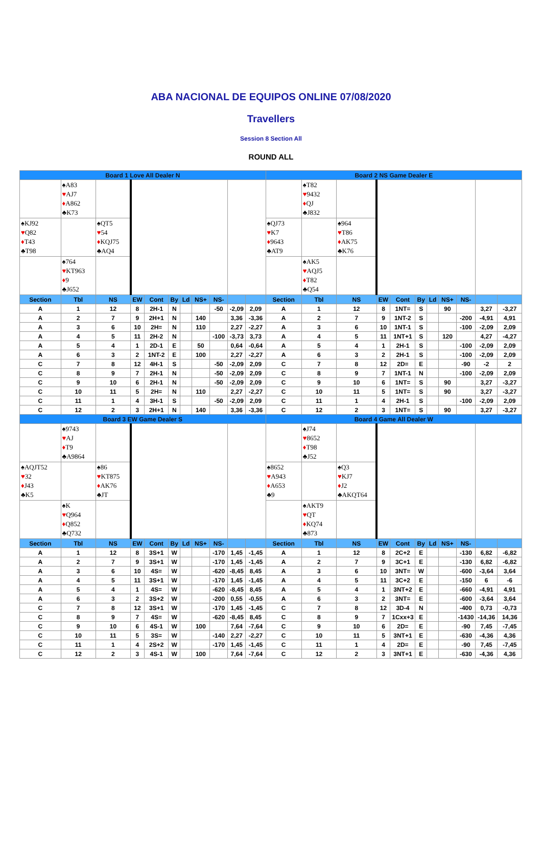ABA NACIONAL DE EQUIPOS ONLINE 07/08/2020
Travellers
Session 8 Section All
ROUND ALL
| Board 1 Love All Dealer N | | | | | | | | | | | Board 2 NS Game Dealer E | | | | | | | | | | |
| --- | --- | --- | --- | --- | --- | --- | --- | --- | --- | --- | --- | --- | --- | --- | --- | --- | --- | --- | --- | --- | --- |
| | ♠A83 ♥ AJ7 ♦ A862 ♣K73 | | | | | | | | | | | ♠T82 ♥ 9432 ♦ QJ ♣J832 | | | | | | | | | |
| ♠KJ92 ♥ Q82 ♦ T43 ♣T98 | | ♠QT5 ♥ 54 ♦ KQJ75 ♣AQ4 | | | | | | | | | ♠QJ73 ♥ K7 ♦ 9643 ♣AT9 | | ♠964 ♥ T86 ♦ AK75 ♣K76 | | | | | | | | |
| | ♠764 ♥ KT963 ♦ 9 ♣J652 | | | | | | | | | | | ♠AK5 ♥ AQJ5 ♦ T82 ♣Q54 | | | | | | | | | |
| Section | Tbl | NS | EW | Cont | By | Ld | NS+ | NS- | | | Section | Tbl | NS | EW | Cont | By | Ld | NS+ | NS- | | |
| A | 1 | 12 | 8 | 2H-1 | N | | | -50 | -2,09 | 2,09 | A | 1 | 12 | 8 | 1NT= | S | | 90 | | 3,27 | -3,27 |
| A | 2 | 7 | 9 | 2H+1 | N | | 140 | | 3,36 | -3,36 | A | 2 | 7 | 9 | 1NT-2 | S | | | -200 | -4,91 | 4,91 |
| A | 3 | 6 | 10 | 2H= | N | | 110 | | 2,27 | -2,27 | A | 3 | 6 | 10 | 1NT-1 | S | | | -100 | -2,09 | 2,09 |
| A | 4 | 5 | 11 | 2H-2 | N | | | -100 | -3,73 | 3,73 | A | 4 | 5 | 11 | 1NT+1 | S | | 120 | | 4,27 | -4,27 |
| A | 5 | 4 | 1 | 2D-1 | E | | 50 | | 0,64 | -0,64 | A | 5 | 4 | 1 | 2H-1 | S | | | -100 | -2,09 | 2,09 |
| A | 6 | 3 | 2 | 1NT-2 | E | | 100 | | 2,27 | -2,27 | A | 6 | 3 | 2 | 2H-1 | S | | | -100 | -2,09 | 2,09 |
| C | 7 | 8 | 12 | 4H-1 | S | | | -50 | -2,09 | 2,09 | C | 7 | 8 | 12 | 2D= | E | | | -90 | -2 | 2 |
| C | 8 | 9 | 7 | 2H-1 | N | | | -50 | -2,09 | 2,09 | C | 8 | 9 | 7 | 1NT-1 | N | | | -100 | -2,09 | 2,09 |
| C | 9 | 10 | 6 | 2H-1 | N | | | -50 | -2,09 | 2,09 | C | 9 | 10 | 6 | 1NT= | S | | 90 | | 3,27 | -3,27 |
| C | 10 | 11 | 5 | 2H= | N | | 110 | | 2,27 | -2,27 | C | 10 | 11 | 5 | 1NT= | S | | 90 | | 3,27 | -3,27 |
| C | 11 | 1 | 4 | 3H-1 | S | | | -50 | -2,09 | 2,09 | C | 11 | 1 | 4 | 2H-1 | S | | | -100 | -2,09 | 2,09 |
| C | 12 | 2 | 3 | 2H+1 | N | | 140 | | 3,36 | -3,36 | C | 12 | 2 | 3 | 1NT= | S | | 90 | | 3,27 | -3,27 |
| Board 3 EW Game Dealer S | | | | | | | | | | | Board 4 Game All Dealer W | | | | | | | | | | |
| | ♠9743 ♥ AJ ♦ T9 ♣A9864 | | | | | | | | | | | ♠J74 ♥ 8652 ♦ T98 ♣J52 | | | | | | | | | |
| ♠AQJT52 ♥ 32 ♦ J43 ♣K5 | | ♠86 ♥ KT875 ♦ AK76 ♣JT | | | | | | | | | ♠8652 ♥ A943 ♦ A653 ♣9 | | ♠Q3 ♥ KJ7 ♦ J2 ♣AKQT64 | | | | | | | | |
| | ♠K ♥ Q964 ♦ Q852 ♣Q732 | | | | | | | | | | | ♠AKT9 ♥ QT ♦ KQ74 ♣873 | | | | | | | | | |
| Section | Tbl | NS | EW | Cont | By | Ld | NS+ | NS- | | | Section | Tbl | NS | EW | Cont | By | Ld | NS+ | NS- | | |
| A | 1 | 12 | 8 | 3S+1 | W | | | -170 | 1,45 | -1,45 | A | 1 | 12 | 8 | 2C+2 | E | | | -130 | 6,82 | -6,82 |
| A | 2 | 7 | 9 | 3S+1 | W | | | -170 | 1,45 | -1,45 | A | 2 | 7 | 9 | 3C+1 | E | | | -130 | 6,82 | -6,82 |
| A | 3 | 6 | 10 | 4S= | W | | | -620 | -8,45 | 8,45 | A | 3 | 6 | 10 | 3NT= | W | | | -600 | -3,64 | 3,64 |
| A | 4 | 5 | 11 | 3S+1 | W | | | -170 | 1,45 | -1,45 | A | 4 | 5 | 11 | 3C+2 | E | | | -150 | 6 | -6 |
| A | 5 | 4 | 1 | 4S= | W | | | -620 | -8,45 | 8,45 | A | 5 | 4 | 1 | 3NT+2 | E | | | -660 | -4,91 | 4,91 |
| A | 6 | 3 | 2 | 3S+2 | W | | | -200 | 0,55 | -0,55 | A | 6 | 3 | 2 | 3NT= | E | | | -600 | -3,64 | 3,64 |
| C | 7 | 8 | 12 | 3S+1 | W | | | -170 | 1,45 | -1,45 | C | 7 | 8 | 12 | 3D-4 | N | | | -400 | 0,73 | -0,73 |
| C | 8 | 9 | 7 | 4S= | W | | | -620 | -8,45 | 8,45 | C | 8 | 9 | 7 | 1Cxx+3 | E | | | -1430 | -14,36 | 14,36 |
| C | 9 | 10 | 6 | 4S-1 | W | | 100 | | 7,64 | -7,64 | C | 9 | 10 | 6 | 2D= | E | | | -90 | 7,45 | -7,45 |
| C | 10 | 11 | 5 | 3S= | W | | | -140 | 2,27 | -2,27 | C | 10 | 11 | 5 | 3NT+1 | E | | | -630 | -4,36 | 4,36 |
| C | 11 | 1 | 4 | 2S+2 | W | | | -170 | 1,45 | -1,45 | C | 11 | 1 | 4 | 2D= | E | | | -90 | 7,45 | -7,45 |
| C | 12 | 2 | 3 | 4S-1 | W | | 100 | | 7,64 | -7,64 | C | 12 | 2 | 3 | 3NT+1 | E | | | -630 | -4,36 | 4,36 |